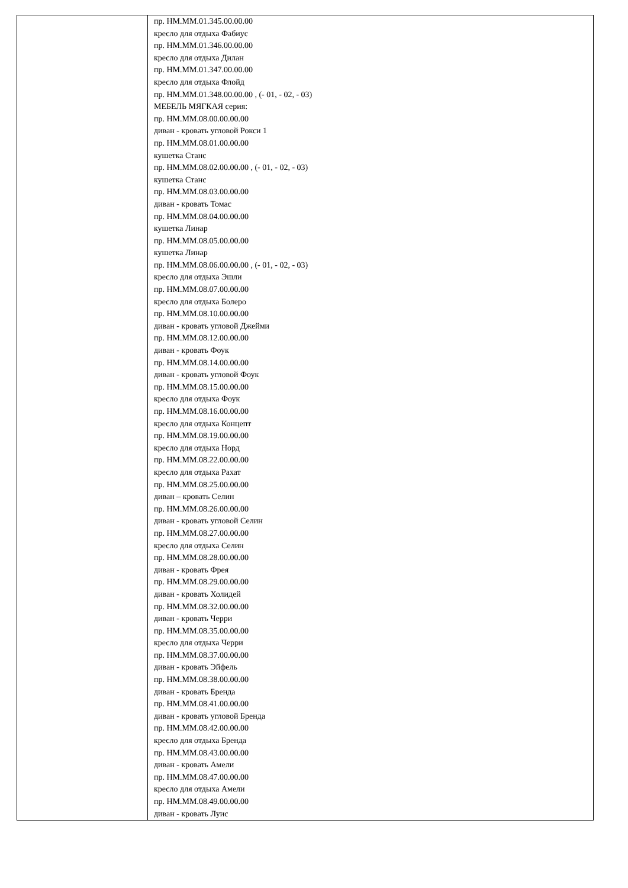| | пр. НМ.ММ.01.345.00.00.00 кресло для отдыха Фабиус пр. НМ.ММ.01.346.00.00.00 кресло для отдыха Дилан пр. НМ.ММ.01.347.00.00.00 кресло для отдыха Флойд пр. НМ.ММ.01.348.00.00.00 , (- 01, - 02, - 03) МЕБЕЛЬ МЯГКАЯ серия: пр. НМ.ММ.08.00.00.00.00 диван - кровать угловой Рокси 1 пр. НМ.ММ.08.01.00.00.00 кушетка Станс пр. НМ.ММ.08.02.00.00.00 , (- 01, - 02, - 03) кушетка Станс пр. НМ.ММ.08.03.00.00.00 диван - кровать Томас пр. НМ.ММ.08.04.00.00.00 кушетка Линар пр. НМ.ММ.08.05.00.00.00 кушетка Линар пр. НМ.ММ.08.06.00.00.00 , (- 01, - 02, - 03) кресло для отдыха Эшли пр. НМ.ММ.08.07.00.00.00 кресло для отдыха Болеро пр. НМ.ММ.08.10.00.00.00 диван - кровать угловой Джейми пр. НМ.ММ.08.12.00.00.00 диван - кровать Фоук пр. НМ.ММ.08.14.00.00.00 диван - кровать угловой Фоук пр. НМ.ММ.08.15.00.00.00 кресло для отдыха Фоук пр. НМ.ММ.08.16.00.00.00 кресло для отдыха Концепт пр. НМ.ММ.08.19.00.00.00 кресло для отдыха Норд пр. НМ.ММ.08.22.00.00.00 кресло для отдыха Рахат пр. НМ.ММ.08.25.00.00.00 диван – кровать Селин пр. НМ.ММ.08.26.00.00.00 диван - кровать угловой Селин пр. НМ.ММ.08.27.00.00.00 кресло для отдыха Селин пр. НМ.ММ.08.28.00.00.00 диван - кровать Фрея пр. НМ.ММ.08.29.00.00.00 диван - кровать Холидей пр. НМ.ММ.08.32.00.00.00 диван - кровать Черри пр. НМ.ММ.08.35.00.00.00 кресло для отдыха Черри пр. НМ.ММ.08.37.00.00.00 диван - кровать Эйфель пр. НМ.ММ.08.38.00.00.00 диван - кровать Бренда пр. НМ.ММ.08.41.00.00.00 диван - кровать угловой Бренда пр. НМ.ММ.08.42.00.00.00 кресло для отдыха Бренда пр. НМ.ММ.08.43.00.00.00 диван - кровать Амели пр. НМ.ММ.08.47.00.00.00 кресло для отдыха Амели пр. НМ.ММ.08.49.00.00.00 диван - кровать Луис |